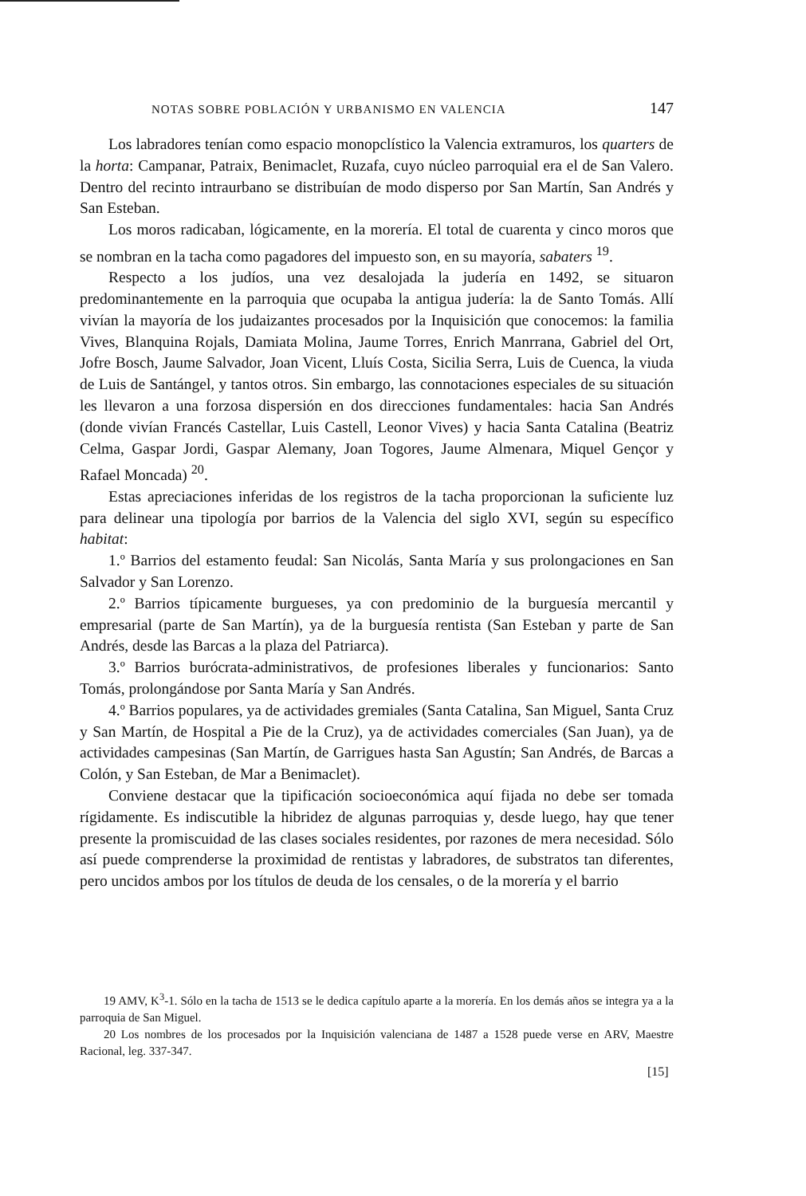NOTAS SOBRE POBLACIÓN Y URBANISMO EN VALENCIA 147
Los labradores tenían como espacio monopclístico la Valencia extramuros, los quarters de la horta: Campanar, Patraix, Benimaclet, Ruzafa, cuyo núcleo parroquial era el de San Valero. Dentro del recinto intraurbano se distribuían de modo disperso por San Martín, San Andrés y San Esteban.
Los moros radicaban, lógicamente, en la morería. El total de cuarenta y cinco moros que se nombran en la tacha como pagadores del impuesto son, en su mayoría, sabaters <sup>19</sup>.
Respecto a los judíos, una vez desalojada la judería en 1492, se situaron predominantemente en la parroquia que ocupaba la antigua judería: la de Santo Tomás. Allí vivían la mayoría de los judaizantes procesados por la Inquisición que conocemos: la familia Vives, Blanquina Rojals, Damiata Molina, Jaume Torres, Enrich Manrrana, Gabriel del Ort, Jofre Bosch, Jaume Salvador, Joan Vicent, Lluís Costa, Sicilia Serra, Luis de Cuenca, la viuda de Luis de Santángel, y tantos otros. Sin embargo, las connotaciones especiales de su situación les llevaron a una forzosa dispersión en dos direcciones fundamentales: hacia San Andrés (donde vivían Francés Castellar, Luis Castell, Leonor Vives) y hacia Santa Catalina (Beatriz Celma, Gaspar Jordi, Gaspar Alemany, Joan Togores, Jaume Almenara, Miquel Gençor y Rafael Moncada) <sup>20</sup>.
Estas apreciaciones inferidas de los registros de la tacha proporcionan la suficiente luz para delinear una tipología por barrios de la Valencia del siglo XVI, según su específico habitat:
1.º Barrios del estamento feudal: San Nicolás, Santa María y sus prolongaciones en San Salvador y San Lorenzo.
2.º Barrios típicamente burgueses, ya con predominio de la burguesía mercantil y empresarial (parte de San Martín), ya de la burguesía rentista (San Esteban y parte de San Andrés, desde las Barcas a la plaza del Patriarca).
3.º Barrios burócrata-administrativos, de profesiones liberales y funcionarios: Santo Tomás, prolongándose por Santa María y San Andrés.
4.º Barrios populares, ya de actividades gremiales (Santa Catalina, San Miguel, Santa Cruz y San Martín, de Hospital a Pie de la Cruz), ya de actividades comerciales (San Juan), ya de actividades campesinas (San Martín, de Garrigues hasta San Agustín; San Andrés, de Barcas a Colón, y San Esteban, de Mar a Benimaclet).
Conviene destacar que la tipificación socioeconómica aquí fijada no debe ser tomada rígidamente. Es indiscutible la hibridez de algunas parroquias y, desde luego, hay que tener presente la promiscuidad de las clases sociales residentes, por razones de mera necesidad. Sólo así puede comprenderse la proximidad de rentistas y labradores, de substratos tan diferentes, pero uncidos ambos por los títulos de deuda de los censales, o de la morería y el barrio
19 AMV, K<sup>3</sup>-1. Sólo en la tacha de 1513 se le dedica capítulo aparte a la morería. En los demás años se integra ya a la parroquia de San Miguel.
20 Los nombres de los procesados por la Inquisición valenciana de 1487 a 1528 puede verse en ARV, Maestre Racional, leg. 337-347.
[15]